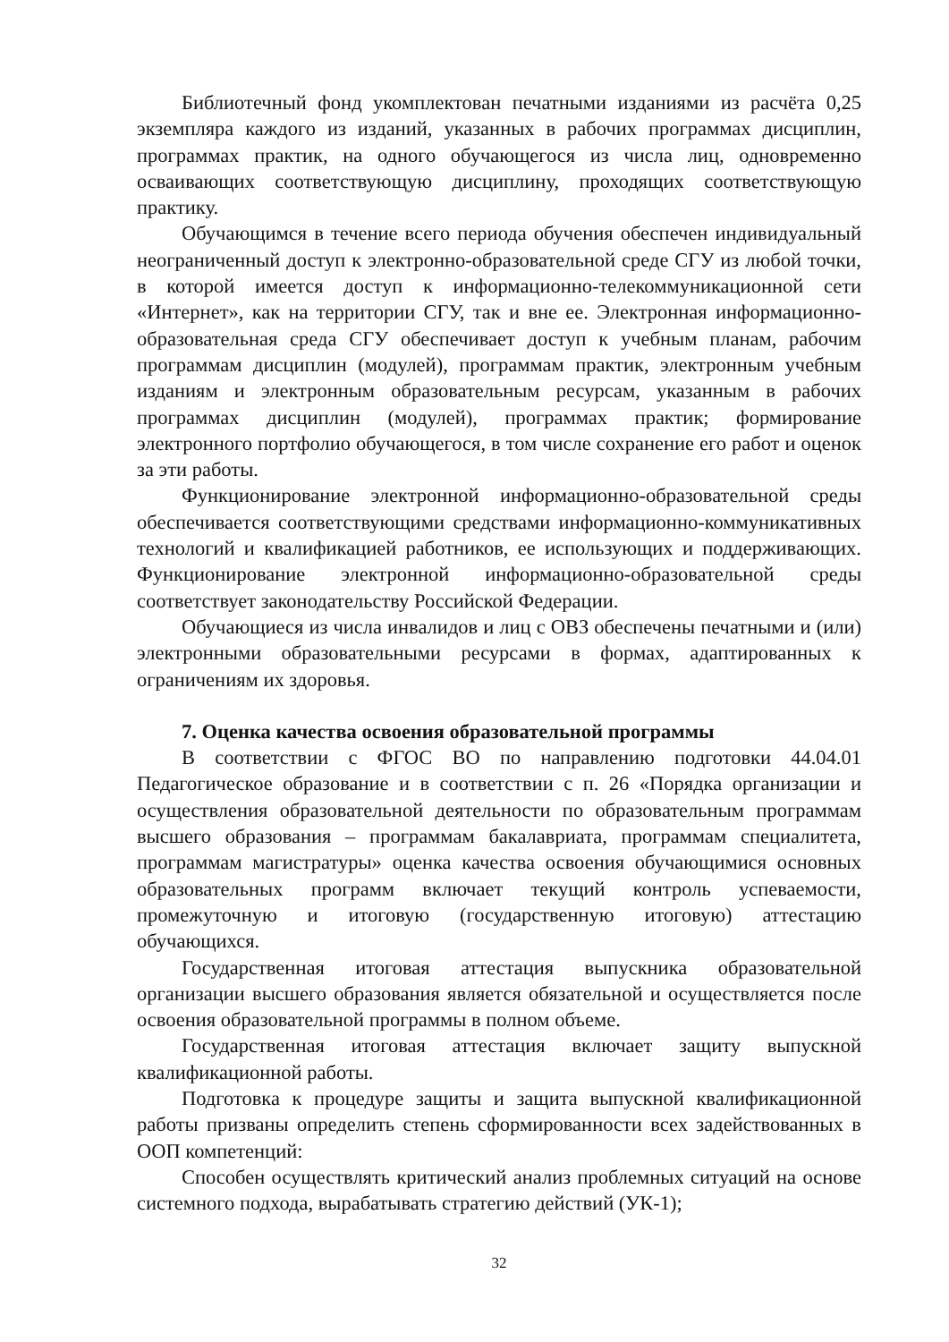Библиотечный фонд укомплектован печатными изданиями из расчёта 0,25 экземпляра каждого из изданий, указанных в рабочих программах дисциплин, программах практик, на одного обучающегося из числа лиц, одновременно осваивающих соответствующую дисциплину, проходящих соответствующую практику.
Обучающимся в течение всего периода обучения обеспечен индивидуальный неограниченный доступ к электронно-образовательной среде СГУ из любой точки, в которой имеется доступ к информационно-телекоммуникационной сети «Интернет», как на территории СГУ, так и вне ее. Электронная информационно-образовательная среда СГУ обеспечивает доступ к учебным планам, рабочим программам дисциплин (модулей), программам практик, электронным учебным изданиям и электронным образовательным ресурсам, указанным в рабочих программах дисциплин (модулей), программах практик; формирование электронного портфолио обучающегося, в том числе сохранение его работ и оценок за эти работы.
Функционирование электронной информационно-образовательной среды обеспечивается соответствующими средствами информационно-коммуникативных технологий и квалификацией работников, ее использующих и поддерживающих. Функционирование электронной информационно-образовательной среды соответствует законодательству Российской Федерации.
Обучающиеся из числа инвалидов и лиц с ОВЗ обеспечены печатными и (или) электронными образовательными ресурсами в формах, адаптированных к ограничениям их здоровья.
7. Оценка качества освоения образовательной программы
В соответствии с ФГОС ВО по направлению подготовки 44.04.01 Педагогическое образование и в соответствии с п. 26 «Порядка организации и осуществления образовательной деятельности по образовательным программам высшего образования – программам бакалавриата, программам специалитета, программам магистратуры» оценка качества освоения обучающимися основных образовательных программ включает текущий контроль успеваемости, промежуточную и итоговую (государственную итоговую) аттестацию обучающихся.
Государственная итоговая аттестация выпускника образовательной организации высшего образования является обязательной и осуществляется после освоения образовательной программы в полном объеме.
Государственная итоговая аттестация включает защиту выпускной квалификационной работы.
Подготовка к процедуре защиты и защита выпускной квалификационной работы призваны определить степень сформированности всех задействованных в ООП компетенций:
Способен осуществлять критический анализ проблемных ситуаций на основе системного подхода, вырабатывать стратегию действий (УК-1);
32